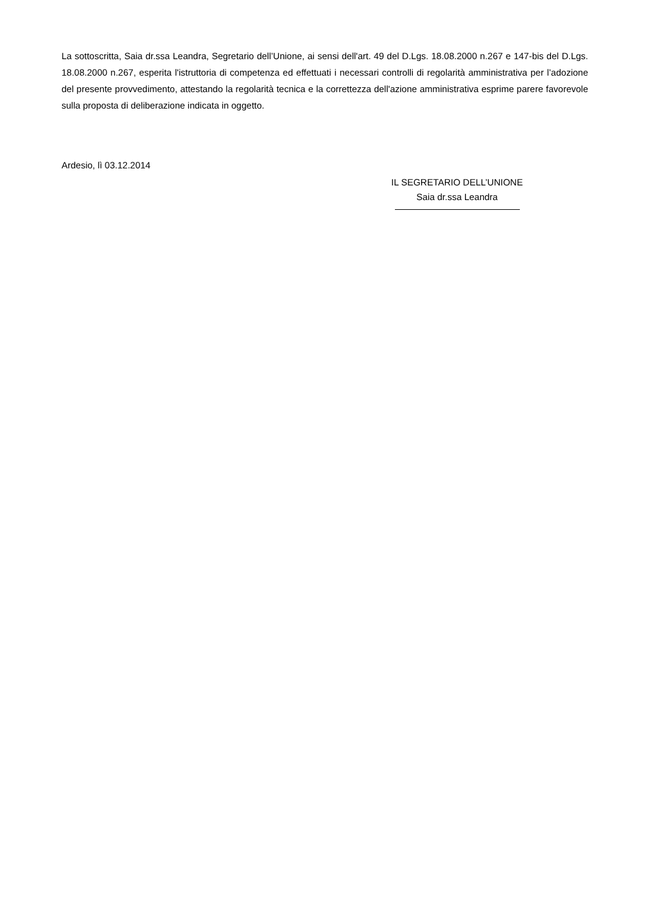La sottoscritta, Saia dr.ssa Leandra, Segretario dell’Unione, ai sensi dell'art. 49 del D.Lgs. 18.08.2000 n.267 e 147-bis del D.Lgs. 18.08.2000 n.267, esperita l'istruttoria di competenza ed effettuati i necessari controlli di regolarità amministrativa per l’adozione del presente provvedimento, attestando la regolarità tecnica e la correttezza dell'azione amministrativa esprime parere favorevole sulla proposta di deliberazione indicata in oggetto.
Ardesio, lì 03.12.2014
IL SEGRETARIO DELL’UNIONE
Saia dr.ssa Leandra